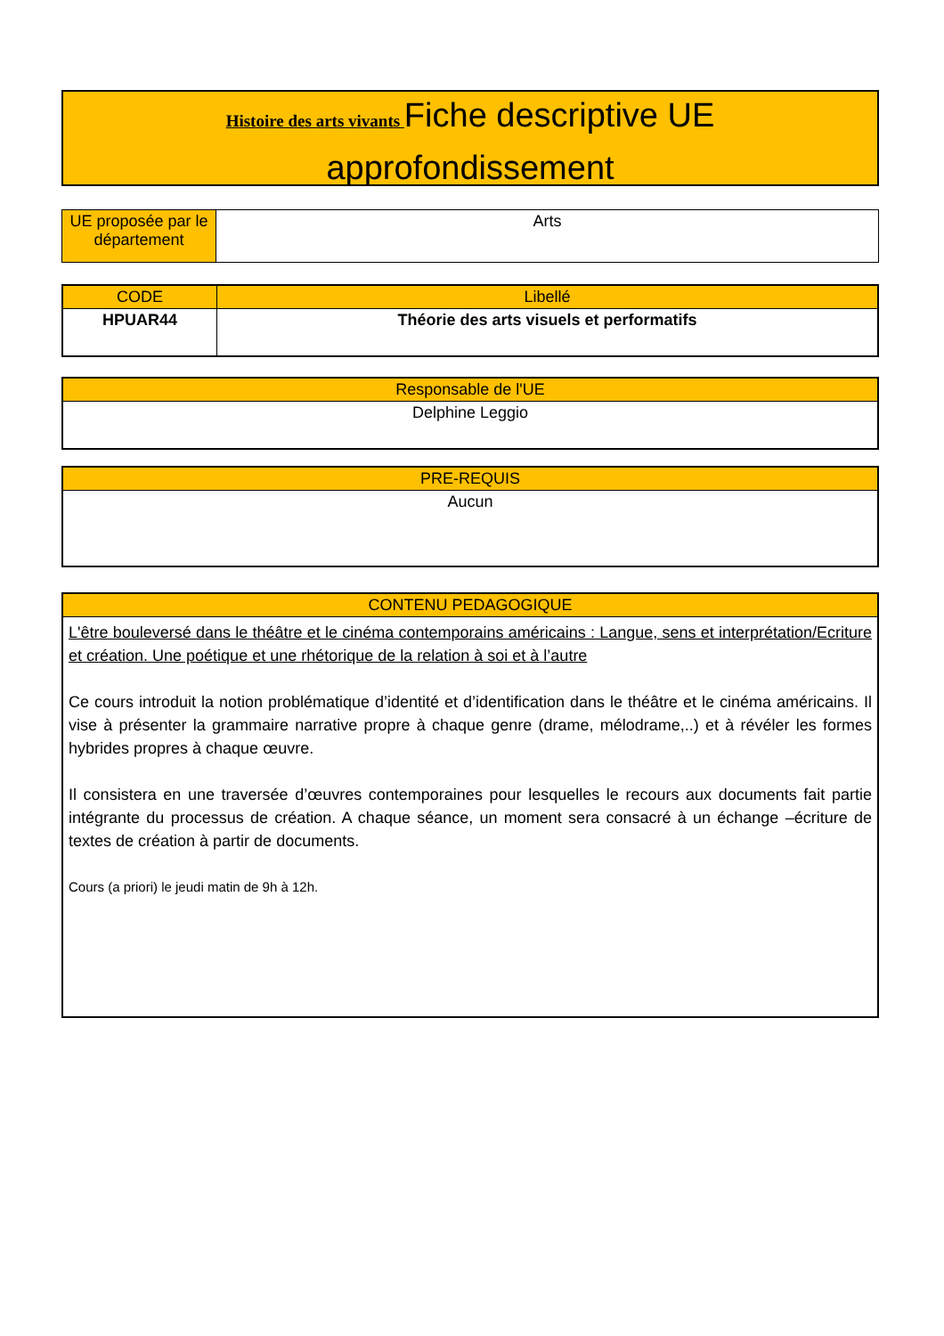Histoire des arts vivants Fiche descriptive UE
approfondissement
| UE proposée par le département | Arts |
| CODE | Libellé |
| --- | --- |
| HPUAR44 | Théorie des arts visuels et performatifs |
| Responsable de l'UE |
| --- |
| Delphine Leggio |
| PRE-REQUIS |
| --- |
| Aucun |
| CONTENU PEDAGOGIQUE |
| --- |
| L'être bouleversé dans le théâtre et le cinéma contemporains américains : Langue, sens et interprétation/Ecriture et création. Une poétique et une rhétorique de la relation à soi et à l’autre Ce cours introduit la notion problématique d’identité et d’identification dans le théâtre et le cinéma américains. Il vise à présenter la grammaire narrative propre à chaque genre (drame, mélodrame,..) et à révéler les formes hybrides propres à chaque œuvre. Il consistera en une traversée d’œuvres contemporaines pour lesquelles le recours aux documents fait partie intégrante du processus de création. A chaque séance, un moment sera consacré à un échange –écriture de textes de création à partir de documents. Cours (a priori) le jeudi matin de 9h à 12h. |